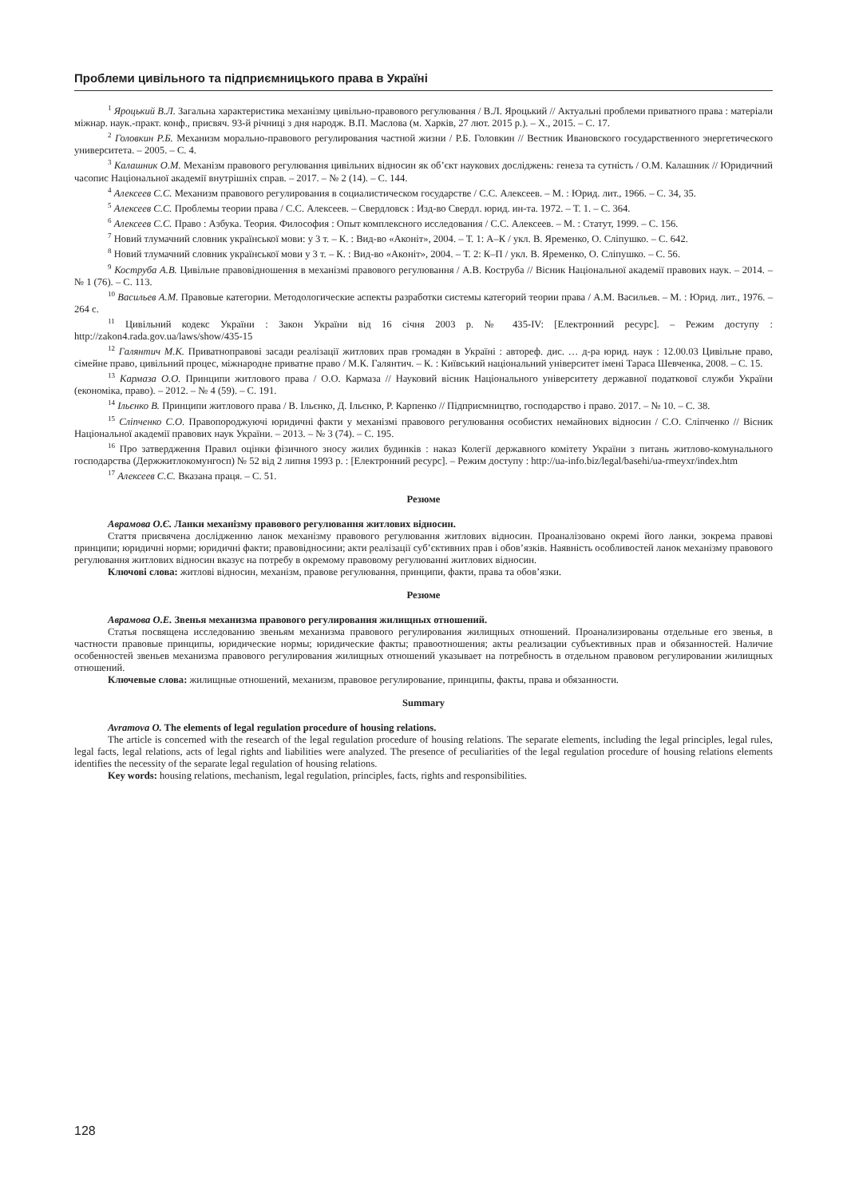Проблеми цивільного та підприємницького права в Україні
<sup>1</sup> Яроцький В.Л. Загальна характеристика механізму цивільно-правового регулювання / В.Л. Яроцький // Актуальні проблеми приватного права : матеріали міжнар. наук.-практ. конф., присвяч. 93-й річниці з дня народж. В.П. Маслова (м. Харків, 27 лют. 2015 р.). – Х., 2015. – С. 17.
<sup>2</sup> Головкин Р.Б. Механизм морально-правового регулирования частной жизни / Р.Б. Головкин // Вестник Ивановского государственного энергетического университета. – 2005. – С. 4.
<sup>3</sup> Калашник О.М. Механізм правового регулювання цивільних відносин як об’єкт наукових досліджень: генеза та сутність / О.М. Калашник // Юридичний часопис Національної академії внутрішніх справ. – 2017. – № 2 (14). – С. 144.
<sup>4</sup> Алексеев С.С. Механизм правового регулирования в социалистическом государстве / С.С. Алексеев. – М. : Юрид. лит., 1966. – С. 34, 35.
<sup>5</sup> Алексеев С.С. Проблемы теории права / С.С. Алексеев. – Свердловск : Изд-во Свердл. юрид. ин-та. 1972. – Т. 1. – С. 364.
<sup>6</sup> Алексеев С.С. Право : Азбука. Теория. Философия : Опыт комплексного исследования / С.С. Алексеев. – М. : Статут, 1999. – С. 156.
<sup>7</sup> Новий тлумачний словник української мови: у 3 т. – К. : Вид-во «Аконіт», 2004. – Т. 1: А–К / укл. В. Яременко, О. Сліпушко. – С. 642.
<sup>8</sup> Новий тлумачний словник української мови у 3 т. – К. : Вид-во «Аконіт», 2004. – Т. 2: К–П / укл. В. Яременко, О. Сліпушко. – С. 56.
<sup>9</sup> Коструба А.В. Цивільне правовідношення в механізмі правового регулювання / А.В. Коструба // Вісник Національної академії правових наук. – 2014. – № 1 (76). – С. 113.
<sup>10</sup> Васильев А.М. Правовые категории. Методологические аспекты разработки системы категорий теории права / А.М. Васильев. – М. : Юрид. лит., 1976. – 264 с.
<sup>11</sup> Цивільний кодекс України : Закон України від 16 січня 2003 р. № 435-IV: [Електронний ресурс]. – Режим доступу : http://zakon4.rada.gov.ua/laws/show/435-15
<sup>12</sup> Галянтич М.К. Приватноправові засади реалізації житлових прав громадян в Україні : автореф. дис. … д-ра юрид. наук : 12.00.03 Цивільне право, сімейне право, цивільний процес, міжнародне приватне право / М.К. Галянтич. – К. : Київський національний університет імені Тараса Шевченка, 2008. – С. 15.
<sup>13</sup> Кармаза О.О. Принципи житлового права / О.О. Кармаза // Науковий вісник Національного університету державної податкової служби України (економіка, право). – 2012. – № 4 (59). – С. 191.
<sup>14</sup> Ільєнко В. Принципи житлового права / В. Ільєнко, Д. Ільєнко, Р. Карпенко // Підприємництво, господарство і право. 2017. – № 10. – С. 38.
<sup>15</sup> Сліпченко С.О. Правопороджуючі юридичні факти у механізмі правового регулювання особистих немайнових відносин / С.О. Сліпченко // Вісник Національної академії правових наук України. – 2013. – № 3 (74). – С. 195.
<sup>16</sup> Про затвердження Правил оцінки фізичного зносу жилих будинків : наказ Колегії державного комітету України з питань житлово-комунального господарства (Держжитлокомунгосп) № 52 від 2 липня 1993 р. : [Електронний ресурс]. – Режим доступу : http://ua-info.biz/legal/basehi/ua-rmeyxr/index.htm
<sup>17</sup> Алексеев С.С. Вказана праця. – С. 51.
Резюме
Аврамова О.Є. Ланки механізму правового регулювання житлових відносин.
Стаття присвячена дослідженню ланок механізму правового регулювання житлових відносин. Проаналізовано окремі його ланки, зокрема правові принципи; юридичні норми; юридичні факти; правовідносини; акти реалізації суб’єктивних прав і обов’язків. Наявність особливостей ланок механізму правового регулювання житлових відносин вказує на потребу в окремому правовому регулюванні житлових відносин.
Ключові слова: житлові відносин, механізм, правове регулювання, принципи, факти, права та обов’язки.
Резюме
Аврамова О.Е. Звенья механизма правового регулирования жилищных отношений.
Статья посвящена исследованию звеньям механизма правового регулирования жилищных отношений. Проанализированы отдельные его звенья, в частности правовые принципы, юридические нормы; юридические факты; правоотношения; акты реализации субъективных прав и обязанностей. Наличие особенностей звеньев механизма правового регулирования жилищных отношений указывает на потребность в отдельном правовом регулировании жилищных отношений.
Ключевые слова: жилищные отношений, механизм, правовое регулирование, принципы, факты, права и обязанности.
Summary
Avramova O. The elements of legal regulation procedure of housing relations.
The article is concerned with the research of the legal regulation procedure of housing relations. The separate elements, including the legal principles, legal rules, legal facts, legal relations, acts of legal rights and liabilities were analyzed. The presence of peculiarities of the legal regulation procedure of housing relations elements identifies the necessity of the separate legal regulation of housing relations.
Key words: housing relations, mechanism, legal regulation, principles, facts, rights and responsibilities.
128